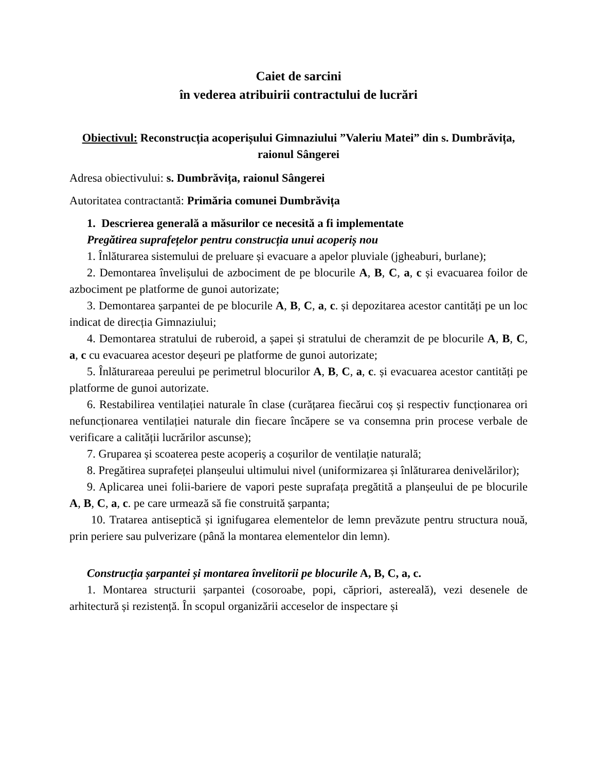Caiet de sarcini
în vederea atribuirii contractului de lucrări
Obiectivul: Reconstrucția acoperișului Gimnaziului ”Valeriu Matei” din s. Dumbrăvița, raionul Sângerei
Adresa obiectivului: s. Dumbrăvița, raionul Sângerei
Autoritatea contractantă: Primăria comunei Dumbrăvița
1. Descrierea generală a măsurilor ce necesită a fi implementate
Pregătirea suprafețelor pentru construcția unui acoperiș nou
1. Înlăturarea sistemului de preluare și evacuare a apelor pluviale (jgheaburi, burlane);
2. Demontarea învelișului de azbociment de pe blocurile A, B, C, a, c și evacuarea foilor de azbociment pe platforme de gunoi autorizate;
3. Demontarea șarpantei de pe blocurile A, B, C, a, c. și depozitarea acestor cantități pe un loc indicat de direcția Gimnaziului;
4. Demontarea stratului de ruberoid, a șapei și stratului de cheramzit de pe blocurile A, B, C, a, c cu evacuarea acestor deșeuri pe platforme de gunoi autorizate;
5. Înlăturareaa pereului pe perimetrul blocurilor A, B, C, a, c. și evacuarea acestor cantități pe platforme de gunoi autorizate.
6. Restabilirea ventilației naturale în clase (curățarea fiecărui coș și respectiv funcționarea ori nefuncționarea ventilației naturale din fiecare încăpere se va consemna prin procese verbale de verificare a calității lucrărilor ascunse);
7. Gruparea și scoaterea peste acoperiș a coșurilor de ventilație naturală;
8. Pregătirea suprafeței planșeului ultimului nivel (uniformizarea și înlăturarea denivelărilor);
9. Aplicarea unei folii-bariere de vapori peste suprafața pregătită a planșeului de pe blocurile A, B, C, a, c. pe care urmează să fie construită șarpanta;
10. Tratarea antiseptică și ignifugarea elementelor de lemn prevăzute pentru structura nouă, prin periere sau pulverizare (până la montarea elementelor din lemn).
Construcția șarpantei și montarea învelitorii pe blocurile A, B, C, a, c.
1. Montarea structurii șarpantei (cosoroabe, popi, căpriori, astereală), vezi desenele de arhitectură și rezistență. În scopul organizării acceselor de inspectare și